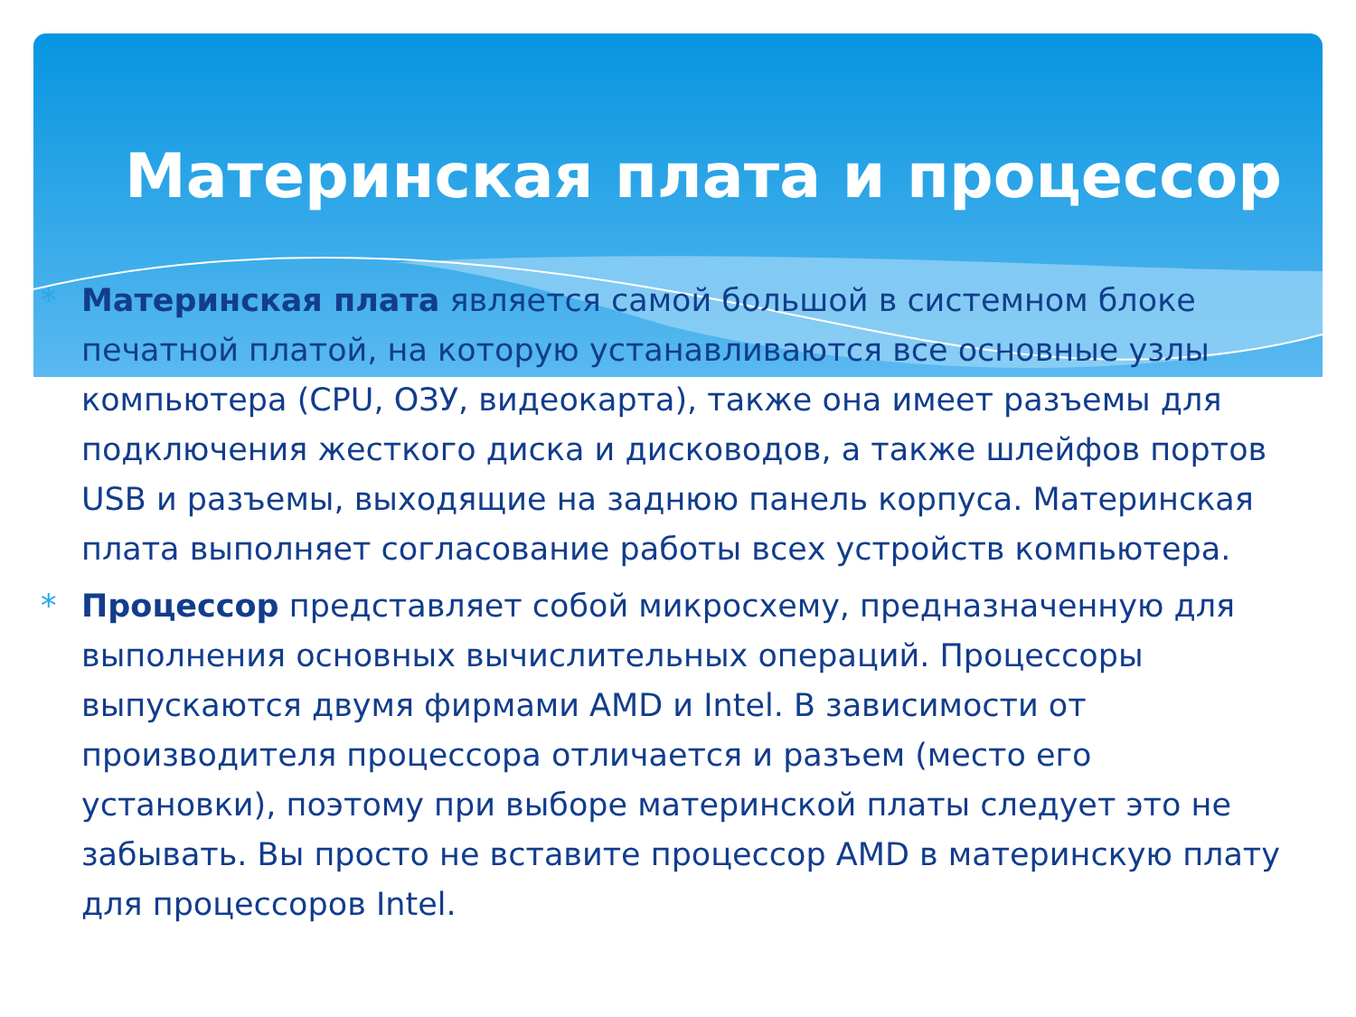Материнская плата и процессор
* Материнская плата является самой большой в системном блоке печатной платой, на которую устанавливаются все основные узлы компьютера (CPU, ОЗУ, видеокарта), также она имеет разъемы для подключения жесткого диска и дисководов, а также шлейфов портов USB и разъемы, выходящие на заднюю панель корпуса. Материнская плата выполняет согласование работы всех устройств компьютера.
* Процессор представляет собой микросхему, предназначенную для выполнения основных вычислительных операций. Процессоры выпускаются двумя фирмами AMD и Intel. В зависимости от производителя процессора отличается и разъем (место его установки), поэтому при выборе материнской платы следует это не забывать. Вы просто не вставите процессор AMD в материнскую плату для процессоров Intel.